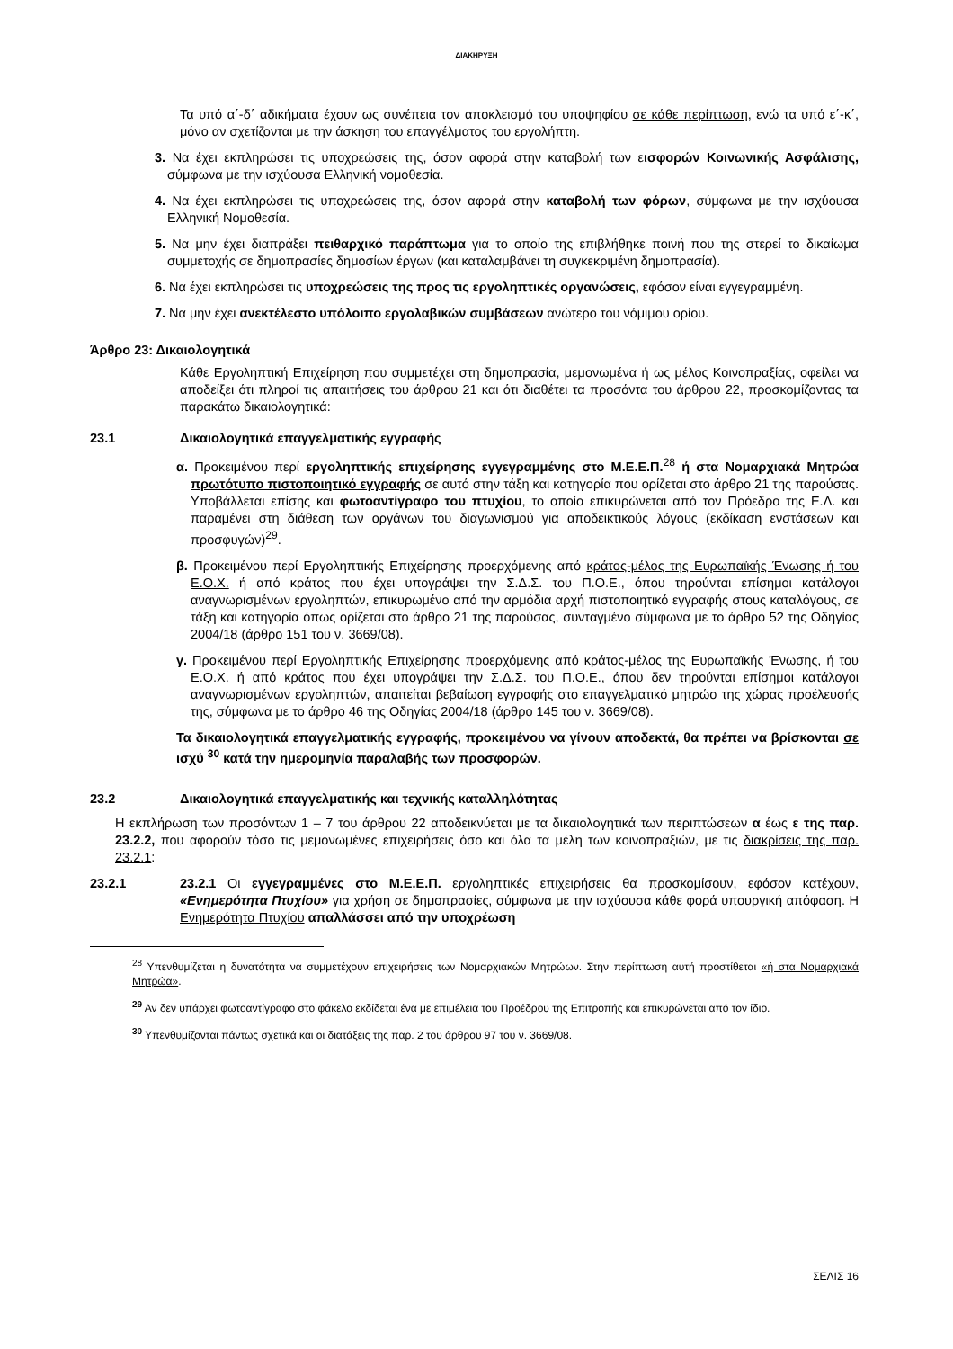ΔΙΑΚΗΡΥΞΗ
Τα υπό α΄-δ΄ αδικήματα έχουν ως συνέπεια τον αποκλεισμό του υποψηφίου σε κάθε περίπτωση, ενώ τα υπό ε΄-κ΄, μόνο αν σχετίζονται με την άσκηση του επαγγέλματος του εργολήπτη.
3. Να έχει εκπληρώσει τις υποχρεώσεις της, όσον αφορά στην καταβολή των εισφορών Κοινωνικής Ασφάλισης, σύμφωνα με την ισχύουσα Ελληνική νομοθεσία.
4. Να έχει εκπληρώσει τις υποχρεώσεις της, όσον αφορά στην καταβολή των φόρων, σύμφωνα με την ισχύουσα Ελληνική Νομοθεσία.
5. Να μην έχει διαπράξει πειθαρχικό παράπτωμα για το οποίο της επιβλήθηκε ποινή που της στερεί το δικαίωμα συμμετοχής σε δημοπρασίες δημοσίων έργων (και καταλαμβάνει τη συγκεκριμένη δημοπρασία).
6. Να έχει εκπληρώσει τις υποχρεώσεις της προς τις εργοληπτικές οργανώσεις, εφόσον είναι εγγεγραμμένη.
7. Να μην έχει ανεκτέλεστο υπόλοιπο εργολαβικών συμβάσεων ανώτερο του νόμιμου ορίου.
Άρθρο 23: Δικαιολογητικά
Κάθε Εργοληπτική Επιχείρηση που συμμετέχει στη δημοπρασία, μεμονωμένα ή ως μέλος Κοινοπραξίας, οφείλει να αποδείξει ότι πληροί τις απαιτήσεις του άρθρου 21 και ότι διαθέτει τα προσόντα του άρθρου 22, προσκομίζοντας τα παρακάτω δικαιολογητικά:
23.1 Δικαιολογητικά επαγγελματικής εγγραφής
α. Προκειμένου περί εργοληπτικής επιχείρησης εγγεγραμμένης στο Μ.Ε.Ε.Π.<sup>28</sup> ή στα Νομαρχιακά Μητρώα πρωτότυπο πιστοποιητικό εγγραφής σε αυτό στην τάξη και κατηγορία που ορίζεται στο άρθρο 21 της παρούσας. Υποβάλλεται επίσης και φωτοαντίγραφο του πτυχίου, το οποίο επικυρώνεται από τον Πρόεδρο της Ε.Δ. και παραμένει στη διάθεση των οργάνων του διαγωνισμού για αποδεικτικούς λόγους (εκδίκαση ενστάσεων και προσφυγών)<sup>29</sup>.
β. Προκειμένου περί Εργοληπτικής Επιχείρησης προερχόμενης από κράτος-μέλος της Ευρωπαϊκής Ένωσης ή του Ε.Ο.Χ. ή από κράτος που έχει υπογράψει την Σ.Δ.Σ. του Π.Ο.Ε., όπου τηρούνται επίσημοι κατάλογοι αναγνωρισμένων εργοληπτών, επικυρωμένο από την αρμόδια αρχή πιστοποιητικό εγγραφής στους καταλόγους, σε τάξη και κατηγορία όπως ορίζεται στο άρθρο 21 της παρούσας, συνταγμένο σύμφωνα με το άρθρο 52 της Οδηγίας 2004/18 (άρθρο 151 του ν. 3669/08).
γ. Προκειμένου περί Εργοληπτικής Επιχείρησης προερχόμενης από κράτος-μέλος της Ευρωπαϊκής Ένωσης, ή του Ε.Ο.Χ. ή από κράτος που έχει υπογράψει την Σ.Δ.Σ. του Π.Ο.Ε., όπου δεν τηρούνται επίσημοι κατάλογοι αναγνωρισμένων εργοληπτών, απαιτείται βεβαίωση εγγραφής στο επαγγελματικό μητρώο της χώρας προέλευσής της, σύμφωνα με το άρθρο 46 της Οδηγίας 2004/18 (άρθρο 145 του ν. 3669/08).
Τα δικαιολογητικά επαγγελματικής εγγραφής, προκειμένου να γίνουν αποδεκτά, θα πρέπει να βρίσκονται σε ισχύ <sup>30</sup> κατά την ημερομηνία παραλαβής των προσφορών.
23.2 Δικαιολογητικά επαγγελματικής και τεχνικής καταλληλότητας
Η εκπλήρωση των προσόντων 1 – 7 του άρθρου 22 αποδεικνύεται με τα δικαιολογητικά των περιπτώσεων α έως ε της παρ. 23.2.2, που αφορούν τόσο τις μεμονωμένες επιχειρήσεις όσο και όλα τα μέλη των κοινοπραξιών, με τις διακρίσεις της παρ. 23.2.1:
23.2.1 23.2.1 Οι εγγεγραμμένες στο Μ.Ε.Ε.Π. εργοληπτικές επιχειρήσεις θα προσκομίσουν, εφόσον κατέχουν, «Ενημερότητα Πτυχίου» για χρήση σε δημοπρασίες, σύμφωνα με την ισχύουσα κάθε φορά υπουργική απόφαση. Η Ενημερότητα Πτυχίου απαλλάσσει από την υποχρέωση
<sup>28</sup> Υπενθυμίζεται η δυνατότητα να συμμετέχουν επιχειρήσεις των Νομαρχιακών Μητρώων. Στην περίπτωση αυτή προστίθεται «ή στα Νομαρχιακά Μητρώα».
<sup>29</sup> Αν δεν υπάρχει φωτοαντίγραφο στο φάκελο εκδίδεται ένα με επιμέλεια του Προέδρου της Επιτροπής και επικυρώνεται από τον ίδιο.
<sup>30</sup> Υπενθυμίζονται πάντως σχετικά και οι διατάξεις της παρ. 2 του άρθρου 97 του ν. 3669/08.
ΣΕΛΙΣ 16